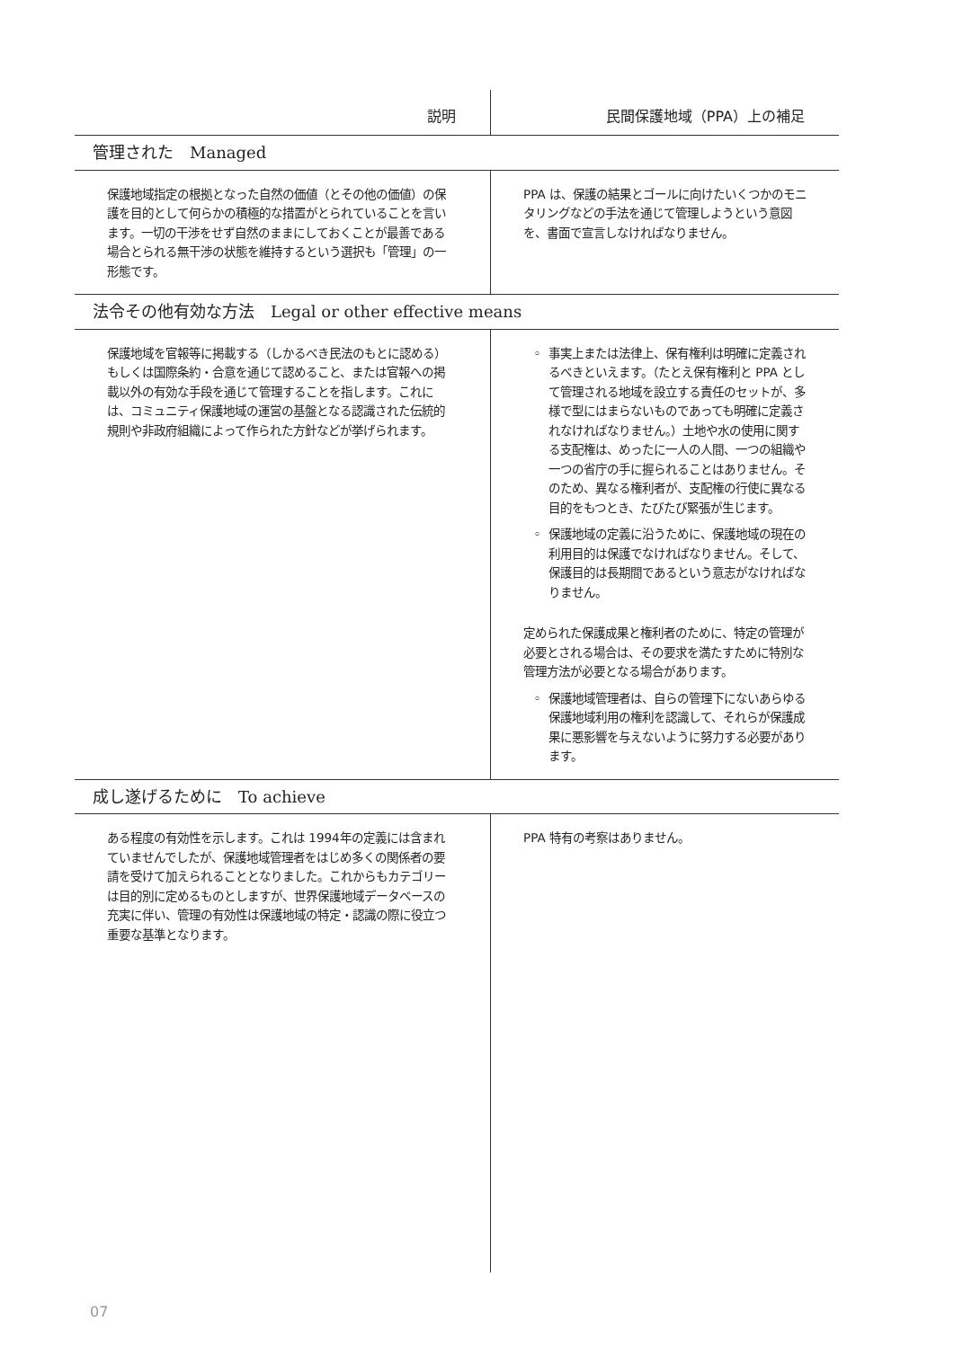| 説明 | 民間保護地域（PPA）上の補足 |
| --- | --- |
| 管理された Managed | |
| 保護地域指定の根拠となった自然の価値（とその他の価値）の保護を目的として何らかの積極的な措置がとられていることを言います。一切の干渉をせず自然のままにしておくことが最善である場合とられる無干渉の状態を維持するという選択も「管理」の一形態です。 | PPA は、保護の結果とゴールに向けたいくつかのモニタリングなどの手法を通じて管理しようという意図を、書面で宣言しなければなりません。 |
| 法令その他有効な方法 Legal or other effective means | |
| 保護地域を官報等に掲載する（しかるべき民法のもとに認める）もしくは国際条約・合意を通じて認めること、または官報への掲載以外の有効な手段を通じて管理することを指します。これには、コミュニティ保護地域の運営の基盤となる認識された伝統的規則や非政府組織によって作られた方針などが挙げられます。 | 事実上または法律上、保有権利は明確に定義されるべきといえます。（たとえ保有権利と PPA として管理される地域を設立する責任のセットが、多様で型にはまらないものであっても明確に定義されなければなりません。）土地や水の使用に関する支配権は、めったに一人の人間、一つの組織や一つの省庁の手に握られることはありません。そのため、異なる権利者が、支配権の行使に異なる目的をもつとき、たびたび緊張が生じます。 保護地域の定義に沿うために、保護地域の現在の利用目的は保護でなければなりません。そして、保護目的は長期間であるという意志がなければなりません。 定められた保護成果と権利者のために、特定の管理が必要とされる場合は、その要求を満たすために特別な管理方法が必要となる場合があります。 保護地域管理者は、自らの管理下にないあらゆる保護地域利用の権利を認識して、それらが保護成果に悪影響を与えないように努力する必要があります。 |
| 成し遂げるために To achieve | |
| ある程度の有効性を示します。これは 1994年の定義には含まれていませんでしたが、保護地域管理者をはじめ多くの関係者の要請を受けて加えられることとなりました。これからもカテゴリーは目的別に定めるものとしますが、世界保護地域データベースの充実に伴い、管理の有効性は保護地域の特定・認識の際に役立つ重要な基準となります。 | PPA 特有の考察はありません。 |
07